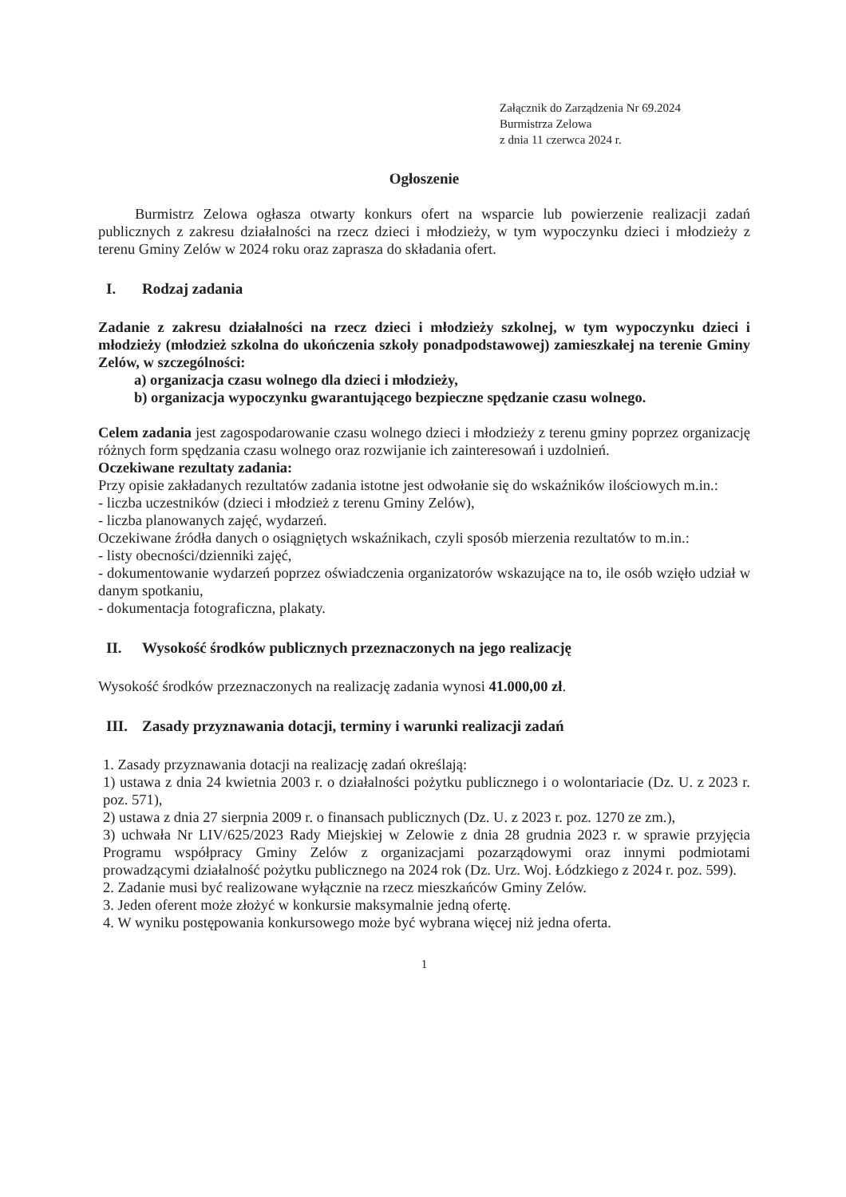Załącznik do Zarządzenia Nr 69.2024
Burmistrza Zelowa
z dnia 11 czerwca 2024 r.
Ogłoszenie
Burmistrz Zelowa ogłasza otwarty konkurs ofert na wsparcie lub powierzenie realizacji zadań publicznych z zakresu działalności na rzecz dzieci i młodzieży, w tym wypoczynku dzieci i młodzieży z terenu Gminy Zelów w 2024 roku oraz zaprasza do składania ofert.
I. Rodzaj zadania
Zadanie z zakresu działalności na rzecz dzieci i młodzieży szkolnej, w tym wypoczynku dzieci i młodzieży (młodzież szkolna do ukończenia szkoły ponadpodstawowej) zamieszkałej na terenie Gminy Zelów, w szczególności:
a) organizacja czasu wolnego dla dzieci i młodzieży,
b) organizacja wypoczynku gwarantującego bezpieczne spędzanie czasu wolnego.
Celem zadania jest zagospodarowanie czasu wolnego dzieci i młodzieży z terenu gminy poprzez organizację różnych form spędzania czasu wolnego oraz rozwijanie ich zainteresowań i uzdolnień.
Oczekiwane rezultaty zadania:
Przy opisie zakładanych rezultatów zadania istotne jest odwołanie się do wskaźników ilościowych m.in.:
- liczba uczestników (dzieci i młodzież z terenu Gminy Zelów),
- liczba planowanych zajęć, wydarzeń.
Oczekiwane źródła danych o osiągniętych wskaźnikach, czyli sposób mierzenia rezultatów to m.in.:
- listy obecności/dzienniki zajęć,
- dokumentowanie wydarzeń poprzez oświadczenia organizatorów wskazujące na to, ile osób wzięło udział w danym spotkaniu,
- dokumentacja fotograficzna, plakaty.
II. Wysokość środków publicznych przeznaczonych na jego realizację
Wysokość środków przeznaczonych na realizację zadania wynosi 41.000,00 zł.
III. Zasady przyznawania dotacji, terminy i warunki realizacji zadań
1. Zasady przyznawania dotacji na realizację zadań określają:
1) ustawa z dnia 24 kwietnia 2003 r. o działalności pożytku publicznego i o wolontariacie (Dz. U. z 2023 r. poz. 571),
2) ustawa z dnia 27 sierpnia 2009 r. o finansach publicznych (Dz. U. z 2023 r. poz. 1270 ze zm.),
3) uchwała Nr LIV/625/2023 Rady Miejskiej w Zelowie z dnia 28 grudnia 2023 r. w sprawie przyjęcia Programu współpracy Gminy Zelów z organizacjami pozarządowymi oraz innymi podmiotami prowadzącymi działalność pożytku publicznego na 2024 rok (Dz. Urz. Woj. Łódzkiego z 2024 r. poz. 599).
2. Zadanie musi być realizowane wyłącznie na rzecz mieszkańców Gminy Zelów.
3. Jeden oferent może złożyć w konkursie maksymalnie jedną ofertę.
4. W wyniku postępowania konkursowego może być wybrana więcej niż jedna oferta.
1